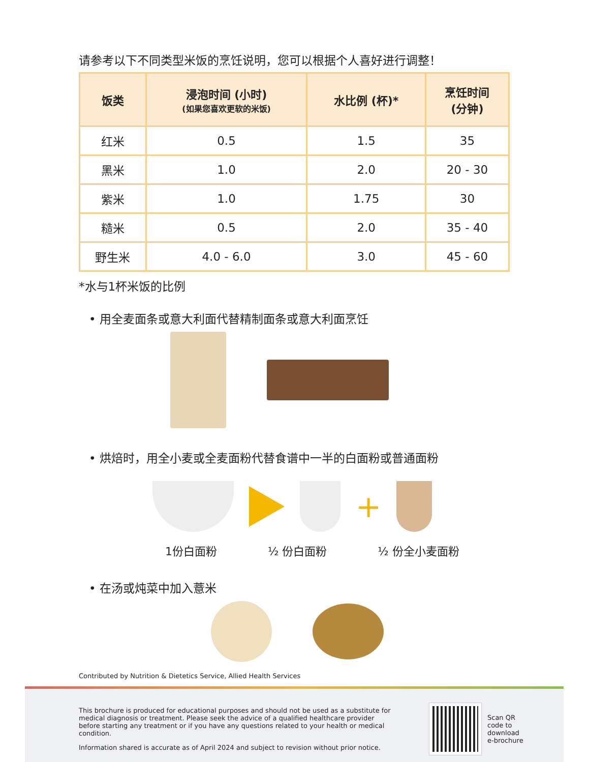请参考以下不同类型米饭的烹饪说明，您可以根据个人喜好进行调整！
| 饭类 | 浸泡时间 (小时) (如果您喜欢更软的米饭) | 水比例 (杯)* | 烹饪时间 (分钟) |
| --- | --- | --- | --- |
| 红米 | 0.5 | 1.5 | 35 |
| 黑米 | 1.0 | 2.0 | 20 - 30 |
| 紫米 | 1.0 | 1.75 | 30 |
| 糙米 | 0.5 | 2.0 | 35 - 40 |
| 野生米 | 4.0 - 6.0 | 3.0 | 45 - 60 |
*水与1杯米饭的比例
• 用全麦面条或意大利面代替精制面条或意大利面烹饪
• 烘焙时，用全小麦或全麦面粉代替食谱中一半的白面粉或普通面粉
+
1份白面粉 ½ 份白面粉 ½ 份全小麦面粉
• 在汤或炖菜中加入薏米
Contributed by Nutrition & Dietetics Service, Allied Health Services
This brochure is produced for educational purposes and should not be used as a substitute for medical diagnosis or treatment. Please seek the advice of a qualified healthcare provider before starting any treatment or if you have any questions related to your health or medical condition.
Information shared is accurate as of April 2024 and subject to revision without prior notice.
Scan QR
code to
download
e-brochure